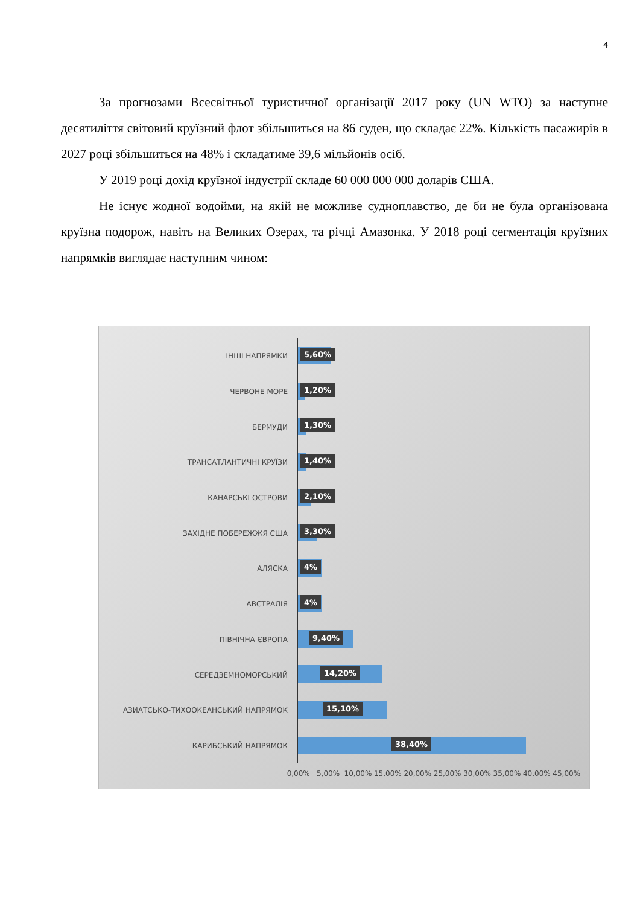4
За прогнозами Всесвітньої туристичної організації 2017 року (UN WTO) за наступне десятиліття світовий круїзний флот збільшиться на 86 суден, що складає 22%. Кількість пасажирів в 2027 році збільшиться на 48% і складатиме 39,6 мільйонів осіб.
У 2019 році дохід круїзної індустрії складе 60 000 000 000 доларів США.
Не існує жодної водойми, на якій не можливе судноплавство, де би не була організована круїзна подорож, навіть на Великих Озерах, та річці Амазонка. У 2018 році сегментація круїзних напрямків виглядає наступним чином:
ІНШІ НАПРЯМКИ
5,60%
ЧЕРВОНЕ МОРЕ
1,20%
БЕРМУДИ
1,30%
ТРАНСАТЛАНТИЧНІ КРУЇЗИ
1,40%
КАНАРСЬКІ ОСТРОВИ
2,10%
ЗАХІДНЕ ПОБЕРЕЖЖЯ США
3,30%
АЛЯСКА
4%
АВСТРАЛІЯ
4%
ПІВНІЧНА ЄВРОПА
9,40%
СЕРЕДЗЕМНОМОРСЬКИЙ
14,20%
АЗИАТСЬКО-ТИХООКЕАНСЬКИЙ НАПРЯМОК
15,10%
КАРИБСЬКИЙ НАПРЯМОК
38,40%
0,00% 5,00% 10,00% 15,00% 20,00% 25,00% 30,00% 35,00% 40,00% 45,00%